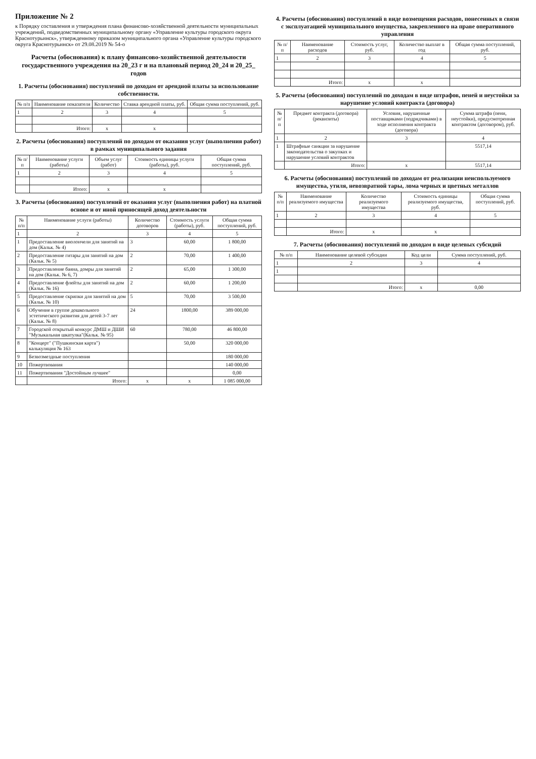Приложение № 2
к Порядку составления и утверждения плана финансово-хозяйственной деятельности муниципальных учреждений, подведомственных муниципальному органу «Управление культуры городского округа Краснотурьинск», утвержденному приказом муниципального органа «Управление культуры городского округа Краснотурьинск» от 29.08.2019 № 54-о
Расчеты (обоснования) к плану финансово-хозяйственной деятельности государственного учреждения на 20_23 г и на плановый период 20_24 и 20_25_ годов
1. Расчеты (обоснования) поступлений по доходам от арендной платы за использование собственности.
| № п/п | Наименование показателя | Количество | Ставка арендной платы, руб. | Общая сумма поступлений, руб. |
| --- | --- | --- | --- | --- |
| 1 | 2 | 3 | 4 | 5 |
| | Итого: | x | x | |
2. Расчеты (обоснования) поступлений по доходам от оказания услуг (выполнения работ) в рамках муниципального задания
| № п/п | Наименование услуги (работы) | Объем услуг (работ) | Стоимость единицы услуги (работы), руб. | Общая сумма поступлений, руб. |
| --- | --- | --- | --- | --- |
| 1 | 2 | 3 | 4 | 5 |
| | Итого: | x | x | |
3. Расчеты (обоснования) поступлений от оказания услуг (выполнения работ) на платной основе и от иной приносящей доход деятельности
| № п/п | Наименование услуги (работы) | Количество договоров | Стоимость услуги (работы), руб. | Общая сумма поступлений, руб. |
| --- | --- | --- | --- | --- |
| 1 | 2 | 3 | 4 | 5 |
| 1 | Предоставление виолончели для занятий на дом (Кальк. № 4) | 3 | 60,00 | 1 800,00 |
| 2 | Предоставление гитары для занятий на дом (Кальк. № 5) | 2 | 70,00 | 1 400,00 |
| 3 | Предоставление баяна, домры для занятий на дом (Кальк. № 6, 7) | 2 | 65,00 | 1 300,00 |
| 4 | Предоставление флейты для занятий на дом (Кальк. № 16) | 2 | 60,00 | 1 200,00 |
| 5 | Предоставление скрипки для занятий на дом (Кальк. № 10) | 5 | 70,00 | 3 500,00 |
| 6 | Обучение в группе дошкольного эстетического развития для детей 3-7 лет (Кальк. № 8) | 24 | 1800,00 | 389 000,00 |
| 7 | Городской открытый конкурс ДМШ и ДШИ "Музыкальная шкатулка"(Кальк. № 95) | 60 | 780,00 | 46 800,00 |
| 8 | "Концерт" ("Пушкинская карта") калькуляция № 163 | | 50,00 | 320 000,00 |
| 9 | Безвозмездные поступления | | | 180 000,00 |
| 10 | Пожертвования | | | 140 000,00 |
| 11 | Пожертвования "Достойным лучшее" | | | 0,00 |
| | Итого: | x | x | 1 085 000,00 |
4. Расчеты (обоснования) поступлений в виде возмещения расходов, понесенных в связи с эксплуатацией муниципального имущества, закрепленного на праве оперативного управления
| № п/п | Наименование расходов | Стоимость услуг, руб. | Количество выплат в год | Общая сумма поступлений, руб. |
| --- | --- | --- | --- | --- |
| 1 | 2 | 3 | 4 | 5 |
| | Итого: | x | x | |
5. Расчеты (обоснования) поступлений по доходам в виде штрафов, пеней и неустойки за нарушение условий контракта (договора)
| № п/п | Предмет контракта (договора) (реквизиты) | Условия, нарушенные поставщиками (подрядчиками) в ходе исполнения контракта (договора) | Сумма штрафа (пени, неустойки), предусмотренная контрактом (договором), руб. |
| --- | --- | --- | --- |
| 1 | 2 | 3 | 4 |
| 1 | Штрафные санкции за нарушение законодательства о закупках и нарушение условий контрактов | | 5517,14 |
| | Итого: | x | 5517,14 |
6. Расчеты (обоснования) поступлений по доходам от реализации неиспользуемого имущества, утиля, невозвратной тары, лома черных и цветных металлов
| № п/п | Наименование реализуемого имущества | Количество реализуемого имущества | Стоимость единицы реализуемого имущества, руб. | Общая сумма поступлений, руб. |
| --- | --- | --- | --- | --- |
| 1 | 2 | 3 | 4 | 5 |
| | Итого: | x | x | |
7. Расчеты (обоснования) поступлений по доходам в виде целевых субсидий
| № п/п | Наименование целевой субсидии | Код цели | Сумма поступлений, руб. |
| --- | --- | --- | --- |
| 1 | 2 | 3 | 4 |
| 1 | | | |
| | Итого: | x | 0,00 |